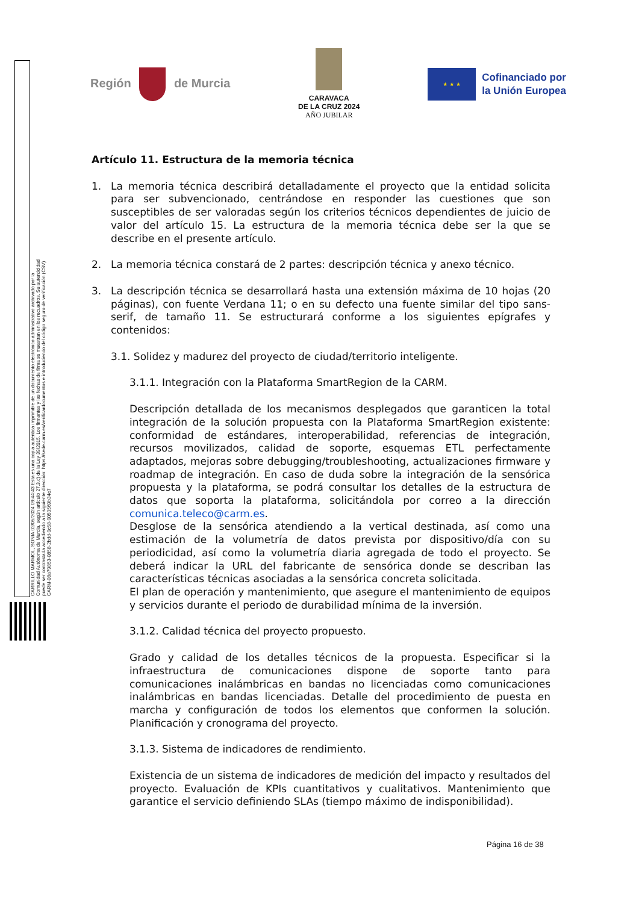CARRILLO MARMOL, SONIA 02/05/2024 09:44:43 Esta es una copia auténtica imprimible de un documento electrónico administrativo archivado por la Comunidad Autónoma de Murcia, según artículo 27.3.c) de la Ley 39/2015. Los firmantes y las fechas de firma se muestran en los recuadros. Su autenticidad puede ser contrastada accediendo a la siguiente dirección: https://sede.carm.es/verificardocumentos e introduciendo del código seguro de verificación (CSV) CARM-08a79853-0858-2bdd-0c58-0050569b34e7
Región de Murcia
CARAVACA
DE LA CRUZ 2024
AÑO JUBILAR
★ ★ ★
Cofinanciado por
la Unión Europea
Artículo 11. Estructura de la memoria técnica
1. La memoria técnica describirá detalladamente el proyecto que la entidad solicita para ser subvencionado, centrándose en responder las cuestiones que son susceptibles de ser valoradas según los criterios técnicos dependientes de juicio de valor del artículo 15. La estructura de la memoria técnica debe ser la que se describe en el presente artículo.
2. La memoria técnica constará de 2 partes: descripción técnica y anexo técnico.
3. La descripción técnica se desarrollará hasta una extensión máxima de 10 hojas (20 páginas), con fuente Verdana 11; o en su defecto una fuente similar del tipo sans-serif, de tamaño 11. Se estructurará conforme a los siguientes epígrafes y contenidos:
3.1. Solidez y madurez del proyecto de ciudad/territorio inteligente.
3.1.1. Integración con la Plataforma SmartRegion de la CARM.
Descripción detallada de los mecanismos desplegados que garanticen la total integración de la solución propuesta con la Plataforma SmartRegion existente: conformidad de estándares, interoperabilidad, referencias de integración, recursos movilizados, calidad de soporte, esquemas ETL perfectamente adaptados, mejoras sobre debugging/troubleshooting, actualizaciones firmware y roadmap de integración. En caso de duda sobre la integración de la sensórica propuesta y la plataforma, se podrá consultar los detalles de la estructura de datos que soporta la plataforma, solicitándola por correo a la dirección comunica.teleco@carm.es.
Desglose de la sensórica atendiendo a la vertical destinada, así como una estimación de la volumetría de datos prevista por dispositivo/día con su periodicidad, así como la volumetría diaria agregada de todo el proyecto. Se deberá indicar la URL del fabricante de sensórica donde se describan las características técnicas asociadas a la sensórica concreta solicitada.
El plan de operación y mantenimiento, que asegure el mantenimiento de equipos y servicios durante el periodo de durabilidad mínima de la inversión.
3.1.2. Calidad técnica del proyecto propuesto.
Grado y calidad de los detalles técnicos de la propuesta. Especificar si la infraestructura de comunicaciones dispone de soporte tanto para comunicaciones inalámbricas en bandas no licenciadas como comunicaciones inalámbricas en bandas licenciadas. Detalle del procedimiento de puesta en marcha y configuración de todos los elementos que conformen la solución. Planificación y cronograma del proyecto.
3.1.3. Sistema de indicadores de rendimiento.
Existencia de un sistema de indicadores de medición del impacto y resultados del proyecto. Evaluación de KPIs cuantitativos y cualitativos. Mantenimiento que garantice el servicio definiendo SLAs (tiempo máximo de indisponibilidad).
Página 16 de 38